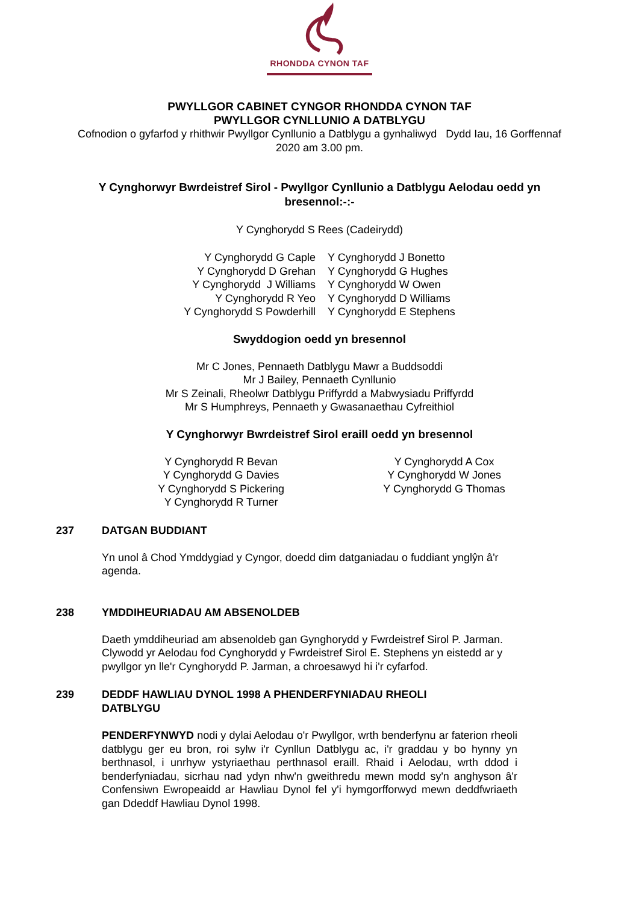RHONDDA CYNON TAF
PWYLLGOR CABINET CYNGOR RHONDDA CYNON TAF
PWYLLGOR CYNLLUNIO A DATBLYGU
Cofnodion o gyfarfod y rhithwir Pwyllgor Cynllunio a Datblygu a gynhaliwyd Dydd Iau, 16 Gorffennaf 2020 am 3.00 pm.
Y Cynghorwyr Bwrdeistref Sirol - Pwyllgor Cynllunio a Datblygu Aelodau oedd yn bresennol:-:-
Y Cynghorydd S Rees (Cadeirydd)
Y Cynghorydd G Caple
Y Cynghorydd D Grehan
Y Cynghorydd J Williams
Y Cynghorydd R Yeo
Y Cynghorydd S Powderhill
Y Cynghorydd J Bonetto
Y Cynghorydd G Hughes
Y Cynghorydd W Owen
Y Cynghorydd D Williams
Y Cynghorydd E Stephens
Swyddogion oedd yn bresennol
Mr C Jones, Pennaeth Datblygu Mawr a Buddsoddi
Mr J Bailey, Pennaeth Cynllunio
Mr S Zeinali, Rheolwr Datblygu Priffyrdd a Mabwysiadu Priffyrdd
Mr S Humphreys, Pennaeth y Gwasanaethau Cyfreithiol
Y Cynghorwyr Bwrdeistref Sirol eraill oedd yn bresennol
Y Cynghorydd R Bevan
Y Cynghorydd G Davies
Y Cynghorydd S Pickering
Y Cynghorydd R Turner
Y Cynghorydd A Cox
Y Cynghorydd W Jones
Y Cynghorydd G Thomas
237 DATGAN BUDDIANT
Yn unol â Chod Ymddygiad y Cyngor, doedd dim datganiadau o fuddiant ynglŷn â'r agenda.
238 YMDDIHEURIADAU AM ABSENOLDEB
Daeth ymddiheuriad am absenoldeb gan Gynghorydd y Fwrdeistref Sirol P. Jarman. Clywodd yr Aelodau fod Cynghorydd y Fwrdeistref Sirol E. Stephens yn eistedd ar y pwyllgor yn lle'r Cynghorydd P. Jarman, a chroesawyd hi i'r cyfarfod.
239 DEDDF HAWLIAU DYNOL 1998 A PHENDERFYNIADAU RHEOLI
DATBLYGU
PENDERFYNWYD nodi y dylai Aelodau o'r Pwyllgor, wrth benderfynu ar faterion rheoli datblygu ger eu bron, roi sylw i'r Cynllun Datblygu ac, i'r graddau y bo hynny yn berthnasol, i unrhyw ystyriaethau perthnasol eraill. Rhaid i Aelodau, wrth ddod i benderfyniadau, sicrhau nad ydyn nhw'n gweithredu mewn modd sy'n anghyson â'r Confensiwn Ewropeaidd ar Hawliau Dynol fel y'i hymgorfforwyd mewn deddfwriaeth gan Ddeddf Hawliau Dynol 1998.